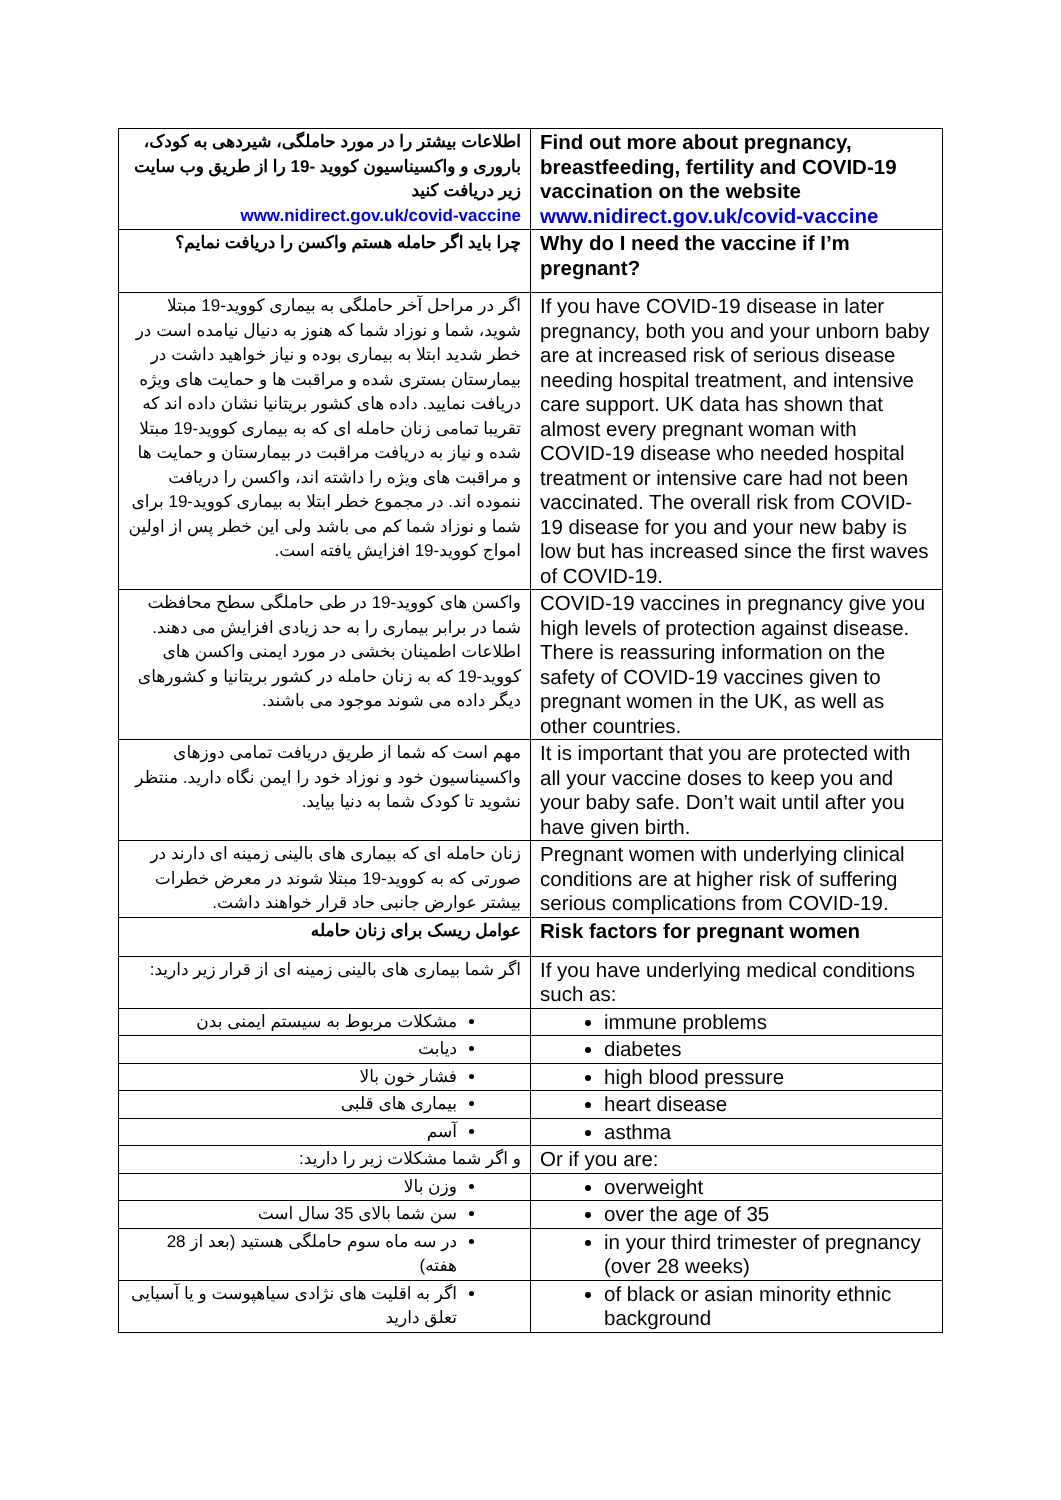| اطلاعات بیشتر را در مورد حاملگی، شیردهی به کودک، باروری و واکسیناسیون کووید -19 را از طریق وب سایت زیر دریافت کنید www.nidirect.gov.uk/covid-vaccine | Find out more about pregnancy, breastfeeding, fertility and COVID-19 vaccination on the website www.nidirect.gov.uk/covid-vaccine |
| چرا باید اگر حامله هستم واکسن را دریافت نمایم؟ | Why do I need the vaccine if I’m pregnant? |
| اگر در مراحل آخر حاملگی به بیماری کووید-19 مبتلا شوید، شما و نوزاد شما که هنوز به دنیال نیامده است در خطر شدید ابتلا به بیماری بوده و نیاز خواهید داشت در بیمارستان بستری شده و مراقبت ها و حمایت های ویژه دریافت نمایید. داده های کشور بریتانیا نشان داده اند که تقریبا تمامی زنان حامله ای که به بیماری کووید-19 مبتلا شده و نیاز به دریافت مراقبت در بیمارستان و حمایت ها و مراقبت های ویژه را داشته اند، واکسن را دریافت ننموده اند. در مجموع خطر ابتلا به بیماری کووید-19 برای شما و نوزاد شما کم می باشد ولی این خطر پس از اولین امواج کووید-19 افزایش یافته است. | If you have COVID-19 disease in later pregnancy, both you and your unborn baby are at increased risk of serious disease needing hospital treatment, and intensive care support. UK data has shown that almost every pregnant woman with COVID-19 disease who needed hospital treatment or intensive care had not been vaccinated. The overall risk from COVID-19 disease for you and your new baby is low but has increased since the first waves of COVID-19. |
| واکسن های کووید-19 در طی حاملگی سطح محافظت شما در برابر بیماری را به حد زیادی افزایش می دهند. اطلاعات اطمینان بخشی در مورد ایمنی واکسن های کووید-19 که به زنان حامله در کشور بریتانیا و کشورهای دیگر داده می شوند موجود می باشند. | COVID-19 vaccines in pregnancy give you high levels of protection against disease. There is reassuring information on the safety of COVID-19 vaccines given to pregnant women in the UK, as well as other countries. |
| مهم است که شما از طریق دریافت تمامی دوزهای واکسیناسیون خود و نوزاد خود را ایمن نگاه دارید. منتظر نشوید تا کودک شما به دنیا بیاید. | It is important that you are protected with all your vaccine doses to keep you and your baby safe. Don’t wait until after you have given birth. |
| زنان حامله ای که بیماری های بالینی زمینه ای دارند در صورتی که به کووید-19 مبتلا شوند در معرض خطرات بیشتر عوارض جانبی حاد قرار خواهند داشت. | Pregnant women with underlying clinical conditions are at higher risk of suffering serious complications from COVID-19. |
| عوامل ریسک برای زنان حامله | Risk factors for pregnant women |
| اگر شما بیماری های بالینی زمینه ای از قرار زیر دارید: | If you have underlying medical conditions such as: |
| مشکلات مربوط به سیستم ایمنی بدن | immune problems |
| دیابت | diabetes |
| فشار خون بالا | high blood pressure |
| بیماری های قلبی | heart disease |
| آسم | asthma |
| و اگر شما مشکلات زیر را دارید: | Or if you are: |
| وزن بالا | overweight |
| سن شما بالای 35 سال است | over the age of 35 |
| در سه ماه سوم حاملگی هستید (بعد از 28 هفته) | in your third trimester of pregnancy (over 28 weeks) |
| اگر به اقلیت های نژادی سیاهپوست و یا آسیایی تعلق دارید | of black or asian minority ethnic background |